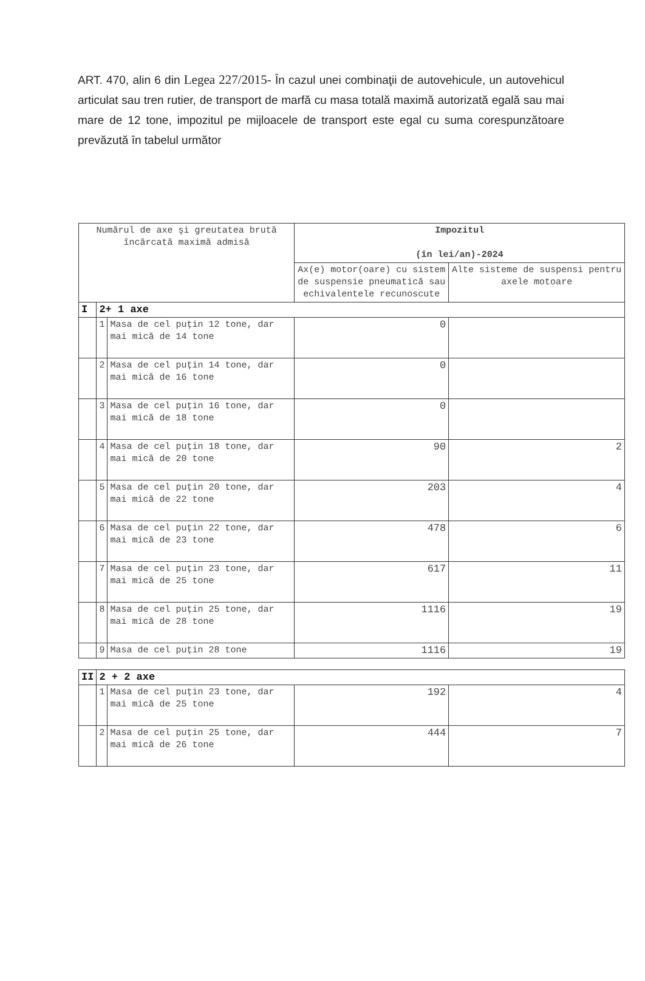ART. 470, alin 6 din Legea 227/2015- În cazul unei combinaţii de autovehicule, un autovehicul articulat sau tren rutier, de transport de marfă cu masa totală maximă autorizată egală sau mai mare de 12 tone, impozitul pe mijloacele de transport este egal cu suma corespunzătoare prevăzută în tabelul următor
| Numărul de axe şi greutatea brută încărcată maximă admisă | | | Impozitul (în lei/an)-2024 | |
| --- | --- | --- | --- | --- |
| | | | Ax(e) motor(oare) cu sistem de suspensie pneumatică sau echivalentele recunoscute | Alte sisteme de suspensi pentru axele motoare |
| I | 2+ 1 axe | | | |
| | 1 | Masa de cel puţin 12 tone, dar mai mică de 14 tone | 0 | |
| | 2 | Masa de cel puţin 14 tone, dar mai mică de 16 tone | 0 | |
| | 3 | Masa de cel puţin 16 tone, dar mai mică de 18 tone | 0 | |
| | 4 | Masa de cel puţin 18 tone, dar mai mică de 20 tone | 90 | 2 |
| | 5 | Masa de cel puţin 20 tone, dar mai mică de 22 tone | 203 | 4 |
| | 6 | Masa de cel puţin 22 tone, dar mai mică de 23 tone | 478 | 6 |
| | 7 | Masa de cel puţin 23 tone, dar mai mică de 25 tone | 617 | 11 |
| | 8 | Masa de cel puţin 25 tone, dar mai mică de 28 tone | 1116 | 19 |
| | 9 | Masa de cel puţin 28 tone | 1116 | 19 |
| II | 2 + 2 axe | | | |
| | 1 | Masa de cel puţin 23 tone, dar mai mică de 25 tone | 192 | 4 |
| | 2 | Masa de cel puţin 25 tone, dar mai mică de 26 tone | 444 | 7 |